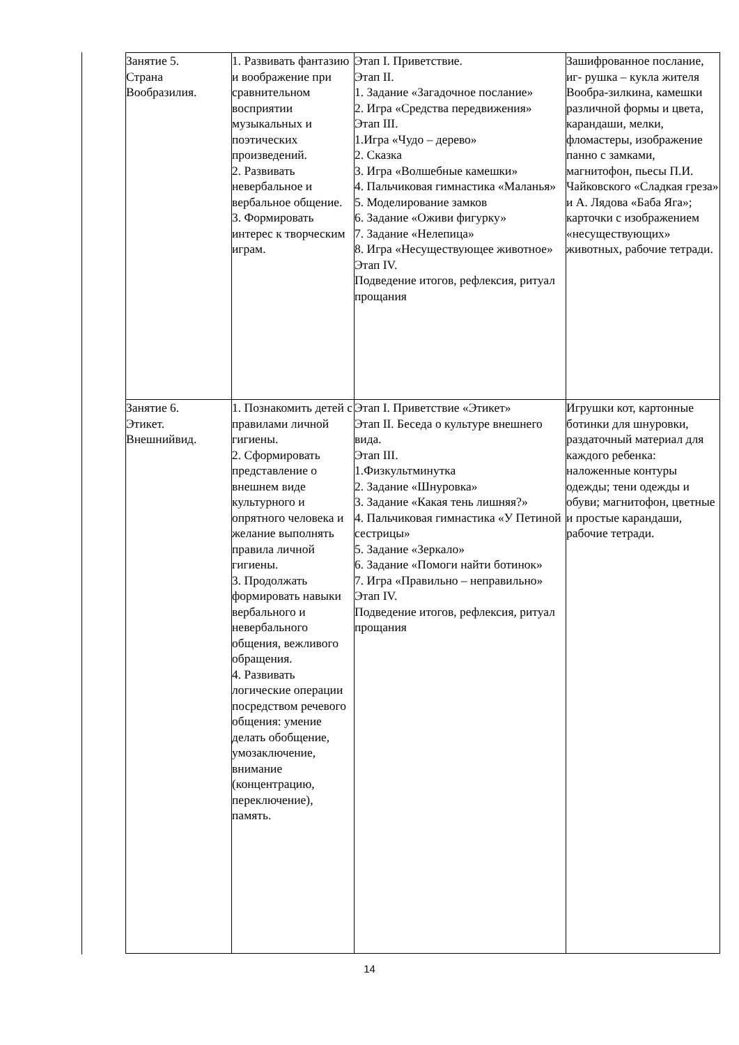| Занятие 5. Страна Вообразилия. | 1. Развивать фантазию и воображение при сравнительном восприятии музыкальных и поэтических произведений. 2. Развивать невербальное и вербальное общение. 3. Формировать интерес к творческим играм. | Этап I. Приветствие. Этап II. 1. Задание «Загадочное послание» 2. Игра «Средства передвижения» Этап III. 1.Игра «Чудо – дерево» 2. Сказка 3. Игра «Волшебные камешки» 4. Пальчиковая гимнастика «Маланья» 5. Моделирование замков 6. Задание «Оживи фигурку» 7. Задание «Нелепица» 8. Игра «Несуществующее животное» Этап IV. Подведение итогов, рефлексия, ритуал прощания | Зашифрованное послание, иг- рушка – кукла жителя Вообра-зилкина, камешки различной формы и цвета, карандаши, мелки, фломастеры, изображение панно с замками, магнитофон, пьесы П.И. Чайковского «Сладкая греза» и А. Лядова «Баба Яга»; карточки с изображением «несуществующих» животных, рабочие тетради. |
| Занятие 6. Этикет. Внешнийвид. | 1. Познакомить детей с правилами личной гигиены. 2. Сформировать представление о внешнем виде культурного и опрятного человека и желание выполнять правила личной гигиены. 3. Продолжать формировать навыки вербального и невербального общения, вежливого обращения. 4. Развивать логические операции посредством речевого общения: умение делать обобщение, умозаключение, внимание (концентрацию, переключение), память. | Этап I. Приветствие «Этикет» Этап II. Беседа о культуре внешнего вида. Этап III. 1.Физкультминутка 2. Задание «Шнуровка» 3. Задание «Какая тень лишняя?» 4. Пальчиковая гимнастика «У Петиной сестрицы» 5. Задание «Зеркало» 6. Задание «Помоги найти ботинок» 7. Игра «Правильно – неправильно» Этап IV. Подведение итогов, рефлексия, ритуал прощания | Игрушки кот, картонные ботинки для шнуровки, раздаточный материал для каждого ребенка: наложенные контуры одежды; тени одежды и обуви; магнитофон, цветные и простые карандаши, рабочие тетради. |
14